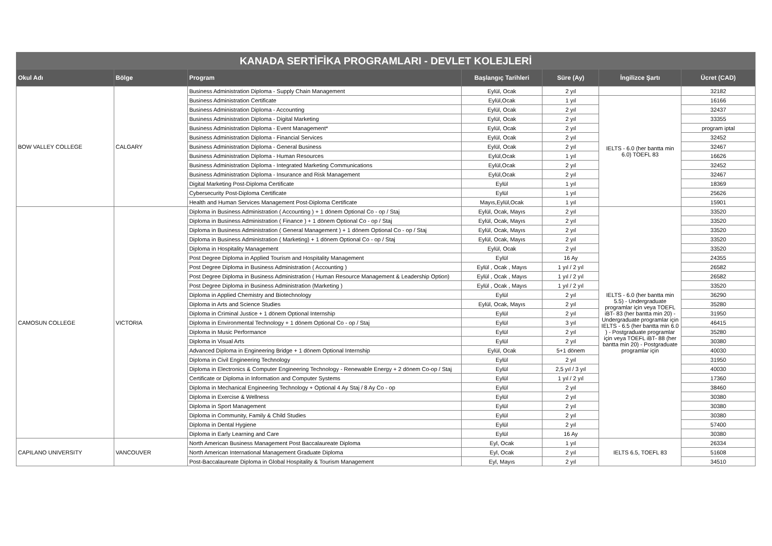| KANADA SERTİFİKA PROGRAMLARI - DEVLET KOLEJLERİ | | | | | | |
| --- | --- | --- | --- | --- | --- | --- |
| Okul Adı | Bölge | Program | Başlangıç Tarihleri | Süre (Ay) | İngilizce Şartı | Ücret (CAD) |
| BOW VALLEY COLLEGE | CALGARY | Business Administration Diploma - Supply Chain Management | Eylül, Ocak | 2 yıl | | 32182 |
| | | Business Administration Certificate | Eylül,Ocak | 1 yıl | IELTS - 6.0 (her bantta min 6.0) TOEFL 83 | 16166 |
| | | Business Administration Diploma - Accounting | Eylül, Ocak | 2 yıl | | 32437 |
| | | Business Administration Diploma - Digital Marketing | Eylül, Ocak | 2 yıl | | 33355 |
| | | Business Administration Diploma - Event Management* | Eylül, Ocak | 2 yıl | | program iptal |
| | | Business Administration Diploma - Financial Services | Eylül, Ocak | 2 yıl | | 32452 |
| | | Business Administration Diploma - General Business | Eylül, Ocak | 2 yıl | | 32467 |
| | | Business Administration Diploma - Human Resources | Eylül,Ocak | 1 yıl | | 16626 |
| | | Business Administration Diploma - Integrated Marketing Communications | Eylül,Ocak | 2 yıl | | 32452 |
| | | Business Administration Diploma - Insurance and Risk Management | Eylül,Ocak | 2 yıl | | 32467 |
| | | Digital Marketing Post-Diploma Certificate | Eylül | 1 yıl | | 18369 |
| | | Cybersecurity Post-Diploma Certificate | Eylül | 1 yıl | | 25626 |
| | | Health and Human Services Management Post-Diploma Certificate | Mayıs,Eylül,Ocak | 1 yıl | | 15901 |
| CAMOSUN COLLEGE | VICTORIA | Diploma in Business Administration ( Accounting ) + 1 dönem Optional Co - op / Staj | Eylül, Ocak, Mayıs | 2 yıl | IELTS - 6.0 (her bantta min 5.5) - Undergraduate programlar için veya TOEFL iBT- 83 (her bantta min 20) - Undergraduate programlar için IELTS - 6.5 (her bantta min 6.0 ) - Postgraduate programlar için veya TOEFL iBT- 88 (her bantta min 20) - Postgraduate programlar için | 33520 |
| | | Diploma in Business Administration ( Finance ) + 1 dönem Optional Co - op / Staj | Eylül, Ocak, Mayıs | 2 yıl | | 33520 |
| | | Diploma in Business Administration ( General Management ) + 1 dönem Optional Co - op / Staj | Eylül, Ocak, Mayıs | 2 yıl | | 33520 |
| | | Diploma in Business Administration ( Marketing) + 1 dönem Optional Co - op / Staj | Eylül, Ocak, Mayıs | 2 yıl | | 33520 |
| | | Diploma in Hospitality Management | Eylül, Ocak | 2 yıl | | 33520 |
| | | Post Degree Diploma in Applied Tourism and Hospitality Management | Eylül | 16 Ay | | 24355 |
| | | Post Degree Diploma in Business Administration ( Accounting ) | Eylül , Ocak , Mayıs | 1 yıl / 2 yıl | | 26582 |
| | | Post Degree Diploma in Business Administration ( Human Resource Management & Leadership Option) | Eylül , Ocak , Mayıs | 1 yıl / 2 yıl | | 26582 |
| | | Post Degree Diploma in Business Administration (Marketing ) | Eylül , Ocak , Mayıs | 1 yıl / 2 yıl | | 33520 |
| | | Diploma in Applied Chemistry and Biotechnology | Eylül | 2 yıl | | 36290 |
| | | Diploma in Arts and Science Studies | Eylül, Ocak, Mayıs | 2 yıl | | 35280 |
| | | Diploma in Criminal Justice + 1 dönem Optional Internship | Eylül | 2 yıl | | 31950 |
| | | Diploma in Environmental Technology + 1 dönem Optional Co - op / Staj | Eylül | 3 yıl | | 46415 |
| | | Diploma in Music Performance | Eylül | 2 yıl | | 35280 |
| | | Diploma in Visual Arts | Eylül | 2 yıl | | 30380 |
| | | Advanced Diploma in Engineering Bridge + 1 dönem Optional Internship | Eylül, Ocak | 5+1 dönem | | 40030 |
| | | Diploma in Civil Engineering Technology | Eylül | 2 yıl | | 31950 |
| | | Diploma in Electronics & Computer Engineering Technology - Renewable Energy + 2 dönem Co-op / Staj | Eylül | 2,5 yıl / 3 yıl | | 40030 |
| | | Certificate or Diploma in Information and Computer Systems | Eylül | 1 yıl / 2 yıl | | 17360 |
| | | Diploma in Mechanical Engineering Technology + Optional 4 Ay Staj / 8 Ay Co - op | Eylül | 2 yıl | | 38460 |
| | | Diploma in Exercise & Wellness | Eylül | 2 yıl | | 30380 |
| | | Diploma in Sport Management | Eylül | 2 yıl | | 30380 |
| | | Diploma in Community, Family & Child Studies | Eylül | 2 yıl | | 30380 |
| | | Diploma in Dental Hygiene | Eylül | 2 yıl | | 57400 |
| | | Diploma in Early Learning and Care | Eylül | 16 Ay | | 30380 |
| CAPILANO UNIVERSITY | VANCOUVER | North American Business Management Post Baccalaureate Diploma | Eyl, Ocak | 1 yıl | IELTS 6.5, TOEFL 83 | 26334 |
| | | North American International Management Graduate Diploma | Eyl, Ocak | 2 yıl | | 51608 |
| | | Post-Baccalaureate Diploma in Global Hospitality & Tourism Management | Eyl, Mayıs | 2 yıl | | 34510 |